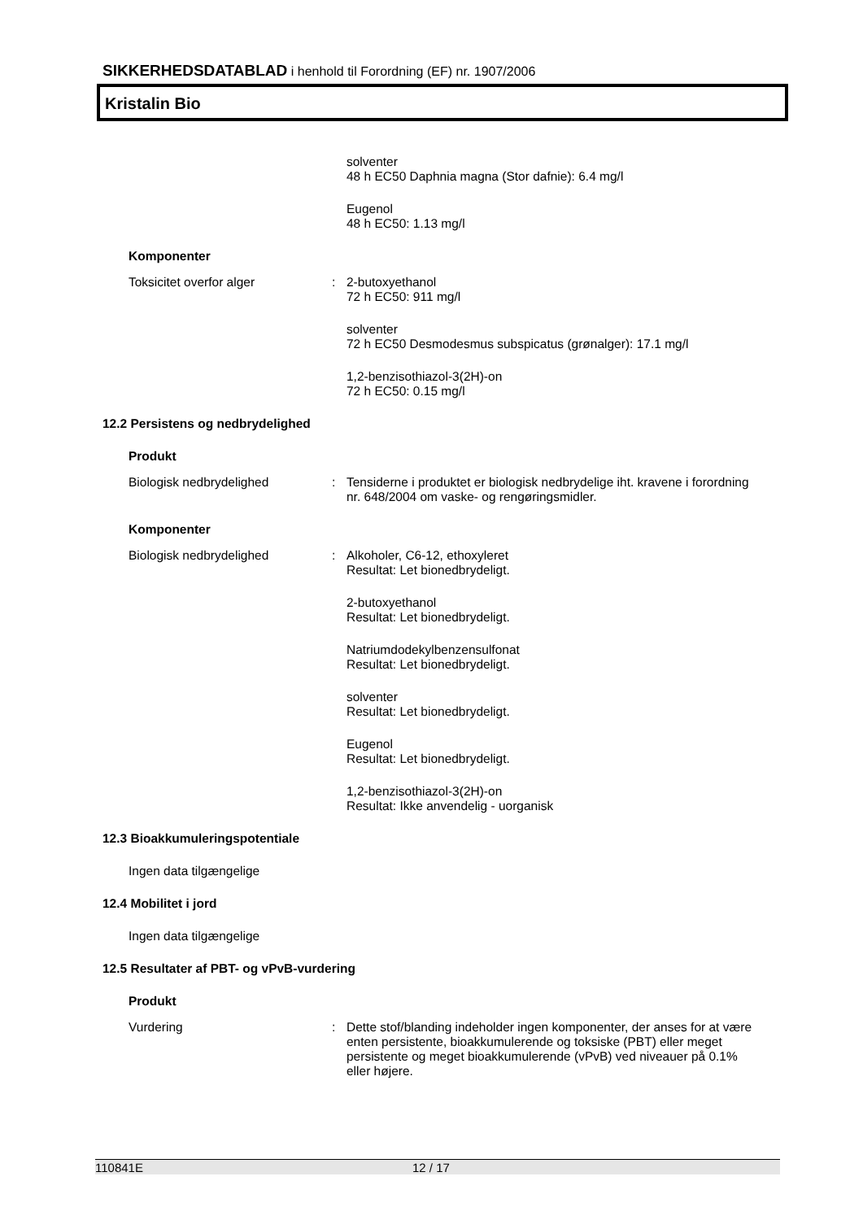SIKKERHEDSDATABLAD i henhold til Forordning (EF) nr. 1907/2006
Kristalin Bio
solventer
48 h EC50 Daphnia magna (Stor dafnie): 6.4 mg/l
Eugenol
48 h EC50: 1.13 mg/l
Komponenter
Toksicitet overfor alger : 2-butoxyethanol
72 h EC50: 911 mg/l
solventer
72 h EC50 Desmodesmus subspicatus (grønalger): 17.1 mg/l
1,2-benzisothiazol-3(2H)-on
72 h EC50: 0.15 mg/l
12.2 Persistens og nedbrydelighed
Produkt
Biologisk nedbrydelighed : Tensiderne i produktet er biologisk nedbrydelige iht. kravene i forordning nr. 648/2004 om vaske- og rengøringsmidler.
Komponenter
Biologisk nedbrydelighed : Alkoholer, C6-12, ethoxyleret
Resultat: Let bionedbrydeligt.
2-butoxyethanol
Resultat: Let bionedbrydeligt.
Natriumdodekylbenzensulfonat
Resultat: Let bionedbrydeligt.
solventer
Resultat: Let bionedbrydeligt.
Eugenol
Resultat: Let bionedbrydeligt.
1,2-benzisothiazol-3(2H)-on
Resultat: Ikke anvendelig - uorganisk
12.3 Bioakkumuleringspotentiale
Ingen data tilgængelige
12.4 Mobilitet i jord
Ingen data tilgængelige
12.5 Resultater af PBT- og vPvB-vurdering
Produkt
Vurdering : Dette stof/blanding indeholder ingen komponenter, der anses for at være enten persistente, bioakkumulerende og toksiske (PBT) eller meget persistente og meget bioakkumulerende (vPvB) ved niveauer på 0.1% eller højere.
110841E 12 / 17